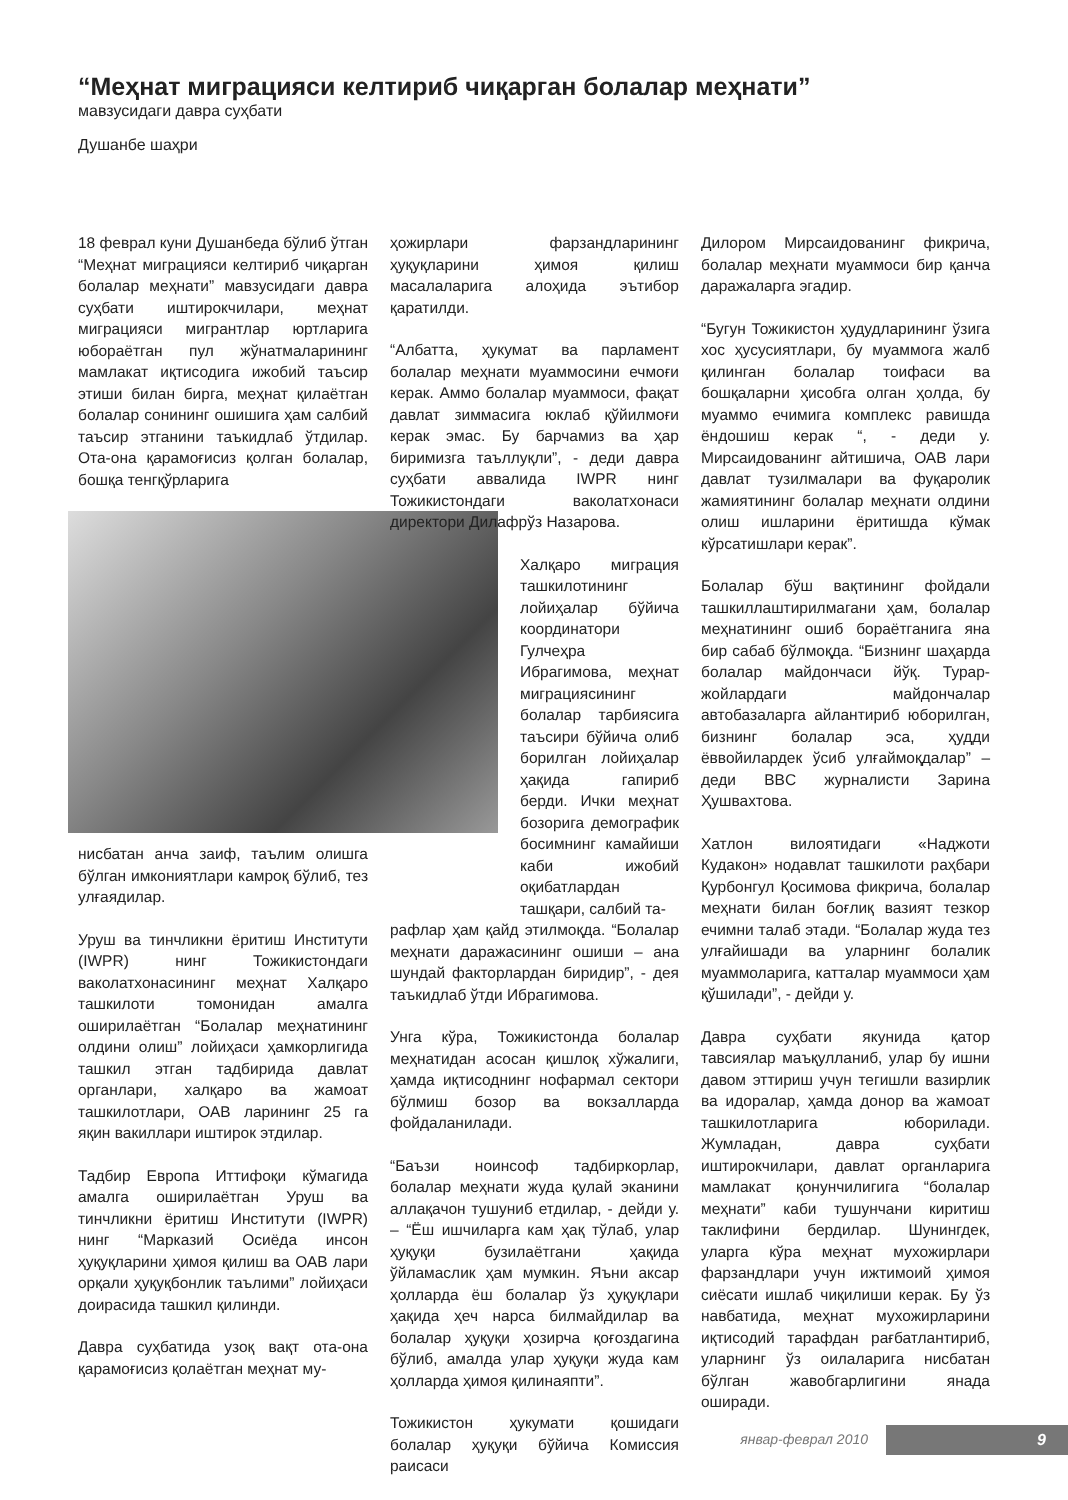“Меҳнат миграцияси келтириб чиқарган болалар меҳнати”
мавзусидаги давра суҳбати
Душанбе шаҳри
18 феврал куни Душанбеда бўлиб ўтган “Меҳнат миграцияси келтириб чиқарган болалар меҳнати” мавзусидаги давра суҳбати иштирокчилари, меҳнат миграцияси мигрантлар юртларига юбораётган пул жўнатмаларининг мамлакат иқтисодига ижобий таъсир этиши билан бирга, меҳнат қилаётган болалар сонининг ошишига ҳам салбий таъсир этганини таъкидлаб ўтдилар. Ота-она қарамоғисиз қолган болалар, бошқа тенгқўрларига
нисбатан анча заиф, таълим олишга бўлган имкониятлари камроқ бўлиб, тез улғаядилар.
Уруш ва тинчликни ёритиш Институти (IWPR) нинг Тожикистондаги ваколатхонасининг меҳнат Халқаро ташкилоти томонидан амалга оширилаётган “Болалар меҳнатининг олдини олиш” лойиҳаси ҳамкорлигида ташкил этган тадбирида давлат органлари, халқаро ва жамоат ташкилотлари, ОАВ ларининг 25 га яқин вакиллари иштирок этдилар.
Тадбир Европа Иттифоқи кўмагида амалга оширилаётган Уруш ва тинчликни ёритиш Институти (IWPR) нинг “Марказий Осиёда инсон ҳуқуқларини ҳимоя қилиш ва ОАВ лари орқали ҳуқуқбонлик таълими” лойиҳаси доирасида ташкил қилинди.
Давра суҳбатида узоқ вақт ота-она қарамоғисиз қолаётган меҳнат му-
ҳожирлари фарзандларининг ҳуқуқларини ҳимоя қилиш масалаларига алоҳида эътибор қаратилди.
“Албатта, ҳукумат ва парламент болалар меҳнати муаммосини ечмоғи керак. Аммо болалар муаммоси, фақат давлат зиммасига юклаб қўйилмоғи керак эмас. Бу барчамиз ва ҳар биримизга таъллуқли”, - деди давра суҳбати аввалида IWPR нинг Тожикистондаги ваколатхонаси директори Дилафрўз Назарова.
Халқаро миграция ташкилотининг лойиҳалар бўйича координатори Гулчеҳра Ибрагимова, меҳнат миграциясининг болалар тарбиясига таъсири бўйича олиб борилган лойиҳалар ҳақида гапириб берди. Ички меҳнат бозорига демографик босимнинг камайиши каби ижобий оқибатлардан ташқари, салбий та-
рафлар ҳам қайд этилмоқда. “Болалар меҳнати даражасининг ошиши – ана шундай факторлардан биридир”, - дея таъкидлаб ўтди Ибрагимова.
Унга кўра, Тожикистонда болалар меҳнатидан асосан қишлоқ хўжалиги, ҳамда иқтисоднинг нофармал сектори бўлмиш бозор ва вокзалларда фойдаланилади.
“Баъзи ноинсоф тадбиркорлар, болалар меҳнати жуда қулай эканини аллақачон тушуниб етдилар, - дейди у. – “Ёш ишчиларга кам ҳақ тўлаб, улар ҳуқуқи бузилаётгани ҳақида ўйламаслик ҳам мумкин. Яъни аксар ҳолларда ёш болалар ўз ҳуқуқлари ҳақида ҳеч нарса билмайдилар ва болалар ҳуқуқи ҳозирча қоғоздагина бўлиб, амалда улар ҳуқуқи жуда кам ҳолларда ҳимоя қилинаяпти”.
Тожикистон ҳукумати қошидаги болалар ҳуқуқи бўйича Комиссия раисаси
Дилором Мирсаидованинг фикрича, болалар меҳнати муаммоси бир қанча даражаларга эгадир.
“Бугун Тожикистон ҳудудларининг ўзига хос ҳусусиятлари, бу муаммога жалб қилинган болалар тоифаси ва бошқаларни ҳисобга олган ҳолда, бу муаммо ечимига комплекс равишда ёндошиш керак “, - деди у. Мирсаидованинг айтишича, ОАВ лари давлат тузилмалари ва фуқаролик жамиятининг болалар меҳнати олдини олиш ишларини ёритишда кўмак кўрсатишлари керак”.
Болалар бўш вақтининг фойдали ташкиллаштирилмагани ҳам, болалар меҳнатининг ошиб бораётганига яна бир сабаб бўлмоқда. “Бизнинг шаҳарда болалар майдончаси йўқ. Турар-жойлардаги майдончалар автобазаларга айлантириб юборилган, бизнинг болалар эса, ҳудди ёввойилардек ўсиб улғаймоқдалар” – деди BBC журналисти Зарина Ҳушвахтова.
Хатлон вилоятидаги «Наджоти Кудакон» нодавлат ташкилоти раҳбари Қурбонгул Қосимова фикрича, болалар меҳнати билан боғлиқ вазият тезкор ечимни талаб этади. “Болалар жуда тез улғайишади ва уларнинг болалик муаммоларига, катталар муаммоси ҳам қўшилади”, - дейди у.
Давра суҳбати якунида қатор тавсиялар маъқулланиб, улар бу ишни давом эттириш учун тегишли вазирлик ва идоралар, ҳамда донор ва жамоат ташкилотларига юборилади. Жумладан, давра суҳбати иштирокчилари, давлат органларига мамлакат қонунчилигига “болалар меҳнати” каби тушунчани киритиш таклифини бердилар. Шунингдек, уларга кўра меҳнат мухожирлари фарзандлари учун ижтимоий ҳимоя сиёсати ишлаб чиқилиши керак. Бу ўз навбатида, меҳнат мухожирларини иқтисодий тарафдан рағбатлантириб, уларнинг ўз оилаларига нисбатан бўлган жавобгарлигини янада оширади.
январ-феврал 2010 9